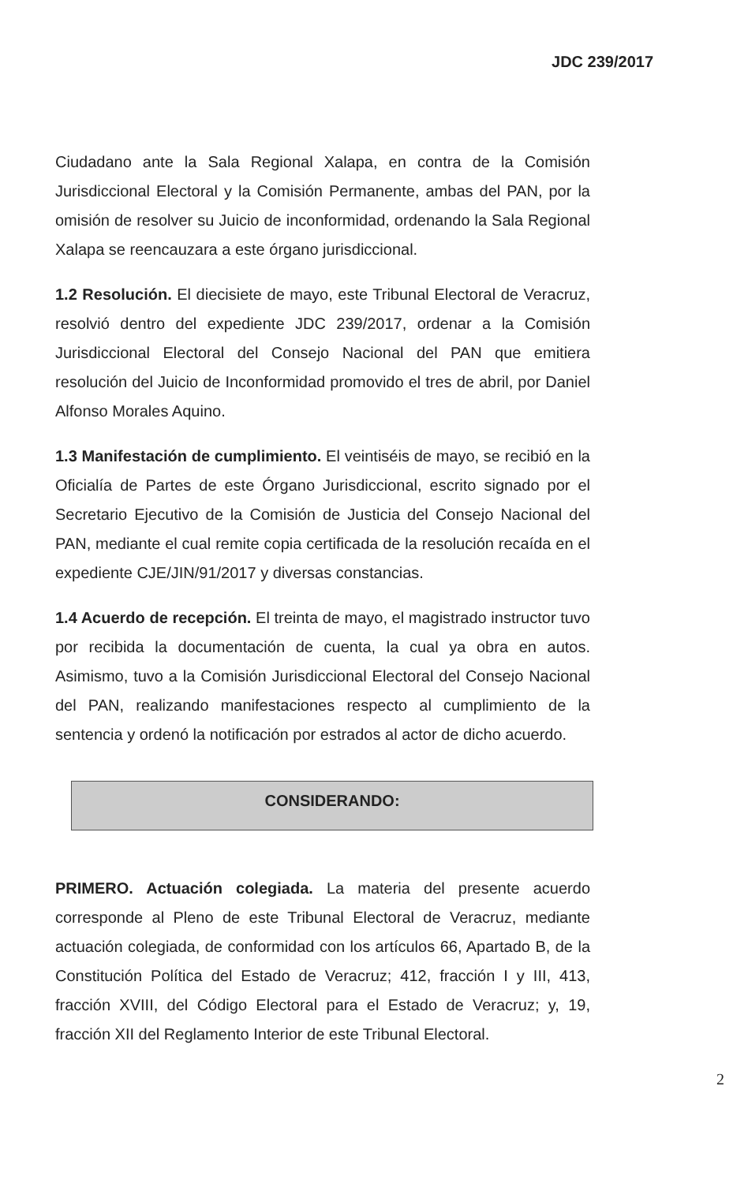JDC 239/2017
Ciudadano ante la Sala Regional Xalapa, en contra de la Comisión Jurisdiccional Electoral y la Comisión Permanente, ambas del PAN, por la omisión de resolver su Juicio de inconformidad, ordenando la Sala Regional Xalapa se reencauzara a este órgano jurisdiccional.
1.2 Resolución. El diecisiete de mayo, este Tribunal Electoral de Veracruz, resolvió dentro del expediente JDC 239/2017, ordenar a la Comisión Jurisdiccional Electoral del Consejo Nacional del PAN que emitiera resolución del Juicio de Inconformidad promovido el tres de abril, por Daniel Alfonso Morales Aquino.
1.3 Manifestación de cumplimiento. El veintiséis de mayo, se recibió en la Oficialía de Partes de este Órgano Jurisdiccional, escrito signado por el Secretario Ejecutivo de la Comisión de Justicia del Consejo Nacional del PAN, mediante el cual remite copia certificada de la resolución recaída en el expediente CJE/JIN/91/2017 y diversas constancias.
1.4 Acuerdo de recepción. El treinta de mayo, el magistrado instructor tuvo por recibida la documentación de cuenta, la cual ya obra en autos. Asimismo, tuvo a la Comisión Jurisdiccional Electoral del Consejo Nacional del PAN, realizando manifestaciones respecto al cumplimiento de la sentencia y ordenó la notificación por estrados al actor de dicho acuerdo.
CONSIDERANDO:
PRIMERO. Actuación colegiada. La materia del presente acuerdo corresponde al Pleno de este Tribunal Electoral de Veracruz, mediante actuación colegiada, de conformidad con los artículos 66, Apartado B, de la Constitución Política del Estado de Veracruz; 412, fracción I y III, 413, fracción XVIII, del Código Electoral para el Estado de Veracruz; y, 19, fracción XII del Reglamento Interior de este Tribunal Electoral.
2